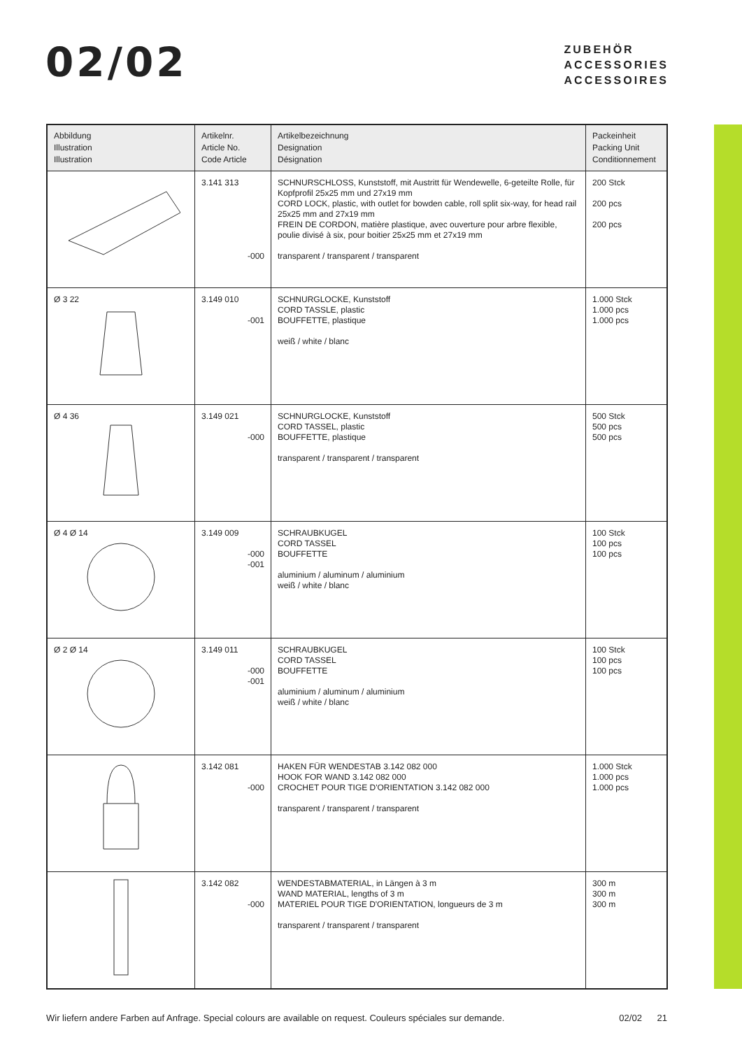02/02
ZUBEHÖR
ACCESSORIES
ACCESSOIRES
| Abbildung Illustration Illustration | Artikelnr. Article No. Code Article | Artikelbezeichnung Designation Désignation | Packeinheit Packing Unit Conditionnement |
| --- | --- | --- | --- |
| | 3.141 313 -000 | SCHNURSCHLOSS, Kunststoff, mit Austritt für Wendewelle, 6-geteilte Rolle, für Kopfprofil 25x25 mm und 27x19 mm CORD LOCK, plastic, with outlet for bowden cable, roll split six-way, for head rail 25x25 mm and 27x19 mm FREIN DE CORDON, matière plastique, avec ouverture pour arbre flexible, poulie divisé à six, pour boitier 25x25 mm et 27x19 mm transparent / transparent / transparent | 200 Stck 200 pcs 200 pcs |
| Ø 3 22 | 3.149 010 -001 | SCHNURGLOCKE, Kunststoff CORD TASSLE, plastic BOUFFETTE, plastique weiß / white / blanc | 1.000 Stck 1.000 pcs 1.000 pcs |
| Ø 4 36 | 3.149 021 -000 | SCHNURGLOCKE, Kunststoff CORD TASSEL, plastic BOUFFETTE, plastique transparent / transparent / transparent | 500 Stck 500 pcs 500 pcs |
| Ø 4 Ø 14 | 3.149 009 -000 -001 | SCHRAUBKUGEL CORD TASSEL BOUFFETTE aluminium / aluminum / aluminium weiß / white / blanc | 100 Stck 100 pcs 100 pcs |
| Ø 2 Ø 14 | 3.149 011 -000 -001 | SCHRAUBKUGEL CORD TASSEL BOUFFETTE aluminium / aluminum / aluminium weiß / white / blanc | 100 Stck 100 pcs 100 pcs |
| | 3.142 081 -000 | HAKEN FÜR WENDESTAB 3.142 082 000 HOOK FOR WAND 3.142 082 000 CROCHET POUR TIGE D'ORIENTATION 3.142 082 000 transparent / transparent / transparent | 1.000 Stck 1.000 pcs 1.000 pcs |
| | 3.142 082 -000 | WENDESTABMATERIAL, in Längen à 3 m WAND MATERIAL, lengths of 3 m MATERIEL POUR TIGE D'ORIENTATION, longueurs de 3 m transparent / transparent / transparent | 300 m 300 m 300 m |
Wir liefern andere Farben auf Anfrage. Special colours are available on request. Couleurs spéciales sur demande. 02/02 21